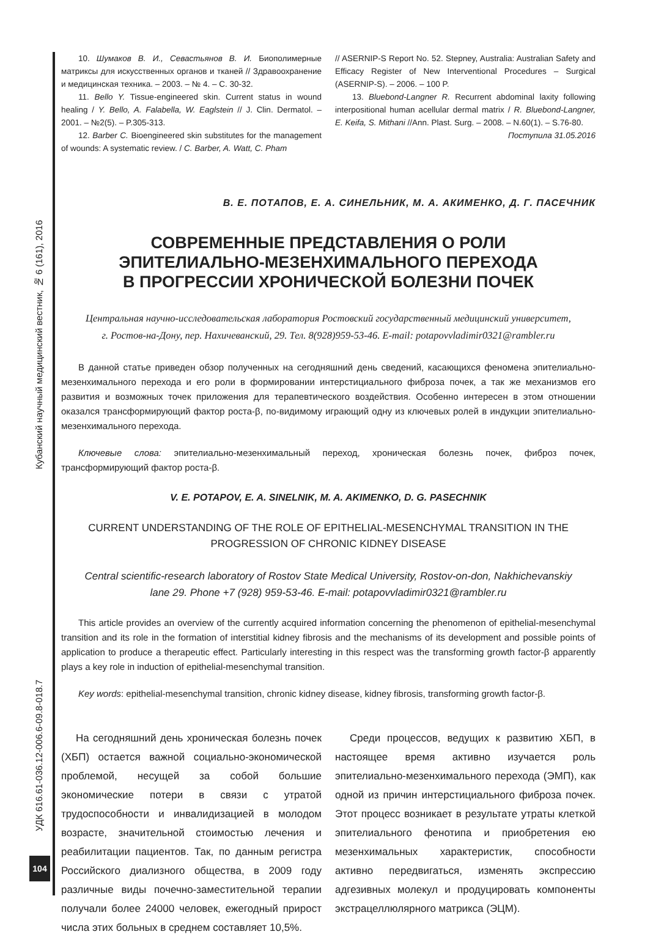Кубанский научный медицинский вестник, № 6 (161), 2016
УДК 616.61-036.12-006.6-09.8-018.7
104
10. Шумаков В. И., Севастьянов В. И. Биополимерные матриксы для искусственных органов и тканей // Здравоохранение и медицинская техника. – 2003. – № 4. – С. 30-32.
11. Bello Y. Tissue-engineered skin. Current status in wound healing / Y. Bello, A. Falabella, W. Eaglstein // J. Clin. Dermatol. – 2001. – №2(5). – P.305-313.
12. Barber C. Bioengineered skin substitutes for the management of wounds: A systematic review. / C. Barber, A. Watt, C. Pham
// ASERNIP-S Report No. 52. Stepney, Australia: Australian Safety and Efficacy Register of New Interventional Procedures – Surgical (ASERNIP-S). – 2006. – 100 P.
13. Bluebond-Langner R. Recurrent abdominal laxity following interpositional human acellular dermal matrix / R. Bluebond-Langner, E. Keifa, S. Mithani //Ann. Plast. Surg. – 2008. – N.60(1). – S.76-80.
Поступила 31.05.2016
В. Е. ПОТАПОВ, Е. А. СИНЕЛЬНИК, М. А. АКИМЕНКО, Д. Г. ПАСЕЧНИК
СОВРЕМЕННЫЕ ПРЕДСТАВЛЕНИЯ О РОЛИ
ЭПИТЕЛИАЛЬНО-МЕЗЕНХИМАЛЬНОГО ПЕРЕХОДА
В ПРОГРЕССИИ ХРОНИЧЕСКОЙ БОЛЕЗНИ ПОЧЕК
Центральная научно-исследовательская лаборатория Ростовский государственный медицинский университет,
г. Ростов-на-Дону, пер. Нахичеванский, 29. Тел. 8(928)959-53-46. E-mail: potapovvladimir0321@rambler.ru
В данной статье приведен обзор полученных на сегодняшний день сведений, касающихся феномена эпителиально-мезенхимального перехода и его роли в формировании интерстициального фиброза почек, а так же механизмов его развития и возможных точек приложения для терапевтического воздействия. Особенно интересен в этом отношении оказался трансформирующий фактор роста-β, по-видимому играющий одну из ключевых ролей в индукции эпителиально-мезенхимального перехода.
Ключевые слова: эпителиально-мезенхимальный переход, хроническая болезнь почек, фиброз почек, трансформирующий фактор роста-β.
V. E. POTAPOV, E. A. SINELNIK, M. A. AKIMENKO, D. G. PASECHNIK
CURRENT UNDERSTANDING OF THE ROLE OF EPITHELIAL-MESENCHYMAL TRANSITION IN THE
PROGRESSION OF CHRONIC KIDNEY DISEASE
Central scientific-research laboratory of Rostov State Medical University, Rostov-on-don, Nakhichevanskiy
lane 29. Phone +7 (928) 959-53-46. E-mail: potapovvladimir0321@rambler.ru
This article provides an overview of the currently acquired information concerning the phenomenon of epithelial-mesenchymal transition and its role in the formation of interstitial kidney fibrosis and the mechanisms of its development and possible points of application to produce a therapeutic effect. Particularly interesting in this respect was the transforming growth factor-β apparently plays a key role in induction of epithelial-mesenchymal transition.
Key words: epithelial-mesenchymal transition, chronic kidney disease, kidney fibrosis, transforming growth factor-β.
На сегодняшний день хроническая болезнь почек (ХБП) остается важной социально-экономической проблемой, несущей за собой большие экономические потери в связи с утратой трудоспособности и инвалидизацией в молодом возрасте, значительной стоимостью лечения и реабилитации пациентов. Так, по данным регистра Российского диализного общества, в 2009 году различные виды почечно-заместительной терапии получали более 24000 человек, ежегодный прирост числа этих больных в среднем составляет 10,5%.
Среди процессов, ведущих к развитию ХБП, в настоящее время активно изучается роль эпителиально-мезенхимального перехода (ЭМП), как одной из причин интерстициального фиброза почек. Этот процесс возникает в результате утраты клеткой эпителиального фенотипа и приобретения ею мезенхимальных характеристик, способности активно передвигаться, изменять экспрессию адгезивных молекул и продуцировать компоненты экстрацеллюлярного матрикса (ЭЦМ).